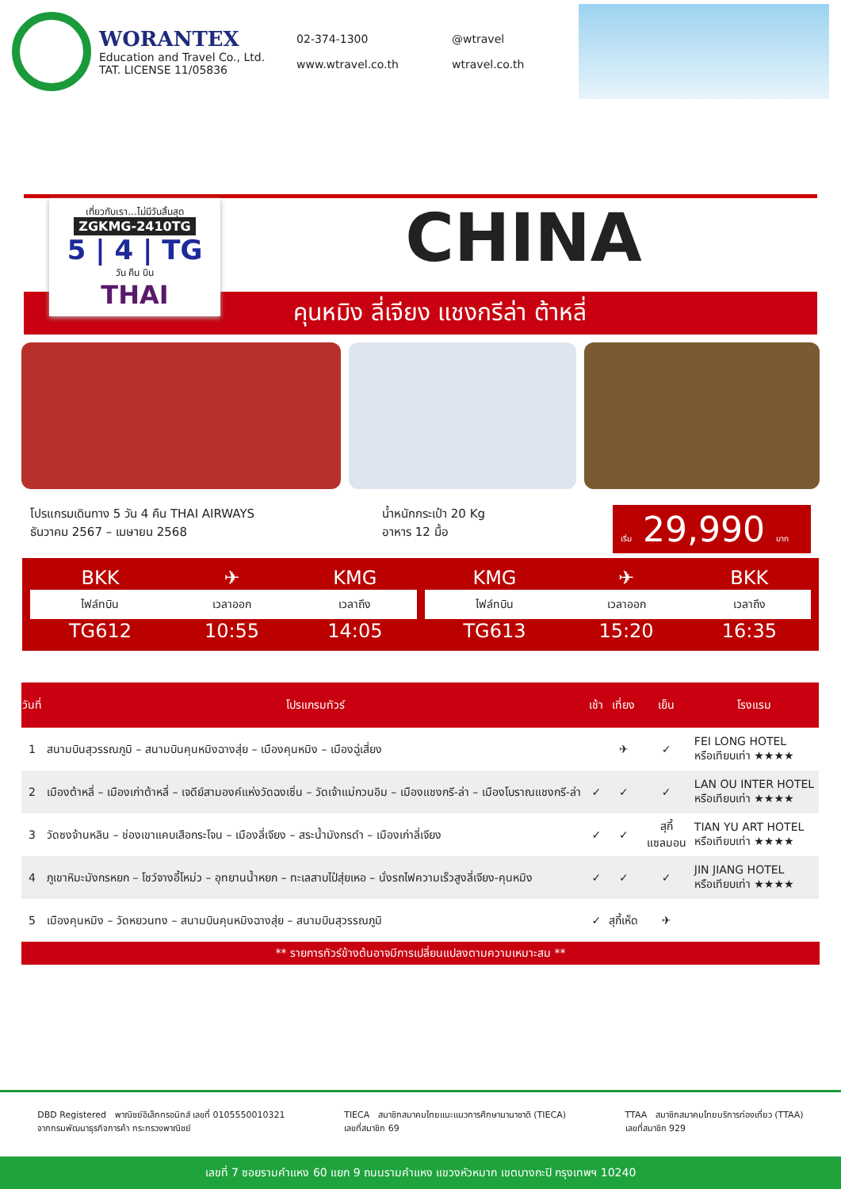WORANTEX
Education and Travel Co., Ltd.
TAT. LICENSE 11/05836
02-374-1300 @wtravel www.wtravel.co.th wtravel.co.th
เที่ยวกับเรา...ไม่มีวันสิ้นสุด
ZGKMG-2410TG
5 | 4 | TG
วัน คืน บิน
THAI
CHINA
คุนหมิง ลี่เจียง แชงกรีล่า ต้าหลี่
โปรแกรมเดินทาง 5 วัน 4 คืน THAI AIRWAYS
ธันวาคม 2567 – เมษายน 2568
น้ำหนักกระเป๋า 20 Kg
อาหาร 12 มื้อ
เริ่ม 29,990 บาท
| BKK | ✈ | KMG |
| ไฟล์ทบิน | เวลาออก | เวลาถึง |
| TG612 | 10:55 | 14:05 |
| KMG | ✈ | BKK |
| ไฟล์ทบิน | เวลาออก | เวลาถึง |
| TG613 | 15:20 | 16:35 |
| วันที่ | โปรแกรมทัวร์ | เช้า | เที่ยง | เย็น | โรงแรม |
| --- | --- | --- | --- | --- | --- |
| 1 | สนามบินสุวรรณภูมิ – สนามบินคุนหมิงฉางสุ่ย – เมืองคุนหมิง – เมืองฉู่เสี่ยง | | ✈ | ✓ | FEI LONG HOTEL หรือเทียบเท่า ★★★★ |
| 2 | เมืองต้าหลี่ – เมืองเก่าต้าหลี่ – เจดีย์สามองค์แห่งวัดฉงเซิ่น – วัดเจ้าแม่กวนอิม – เมืองแชงกรี-ล่า – เมืองโบราณแชงกรี-ล่า | ✓ | ✓ | ✓ | LAN OU INTER HOTEL หรือเทียบเท่า ★★★★ |
| 3 | วัดซงจ้านหลิน – ช่องเขาแคบเสือกระโจน – เมืองลี่เจียง – สระน้ำมังกรดำ – เมืองเก่าลี่เจียง | ✓ | ✓ | สุกี้ แซลมอน | TIAN YU ART HOTEL หรือเทียบเท่า ★★★★ |
| 4 | ภูเขาหิมะมังกรหยก – โชว์จางอี้โหม่ว – อุทยานน้ำหยก – ทะเลสาบไป๋สุ่ยเหอ – นั่งรถไฟความเร็วสูงลี่เจียง-คุนหมิง | ✓ | ✓ | ✓ | JIN JIANG HOTEL หรือเทียบเท่า ★★★★ |
| 5 | เมืองคุนหมิง – วัดหยวนทง – สนามบินคุนหมิงฉางสุ่ย – สนามบินสุวรรณภูมิ | ✓ | สุกี้เห็ด | ✈ | |
** รายการทัวร์ข้างต้นอาจมีการเปลี่ยนแปลงตามความเหมาะสม **
DBD Registered พาณิชย์อิเล็กทรอนิกส์ เลขที่ 0105550010321
จากกรมพัฒนาธุรกิจการค้า กระทรวงพาณิชย์
TIECA สมาชิกสมาคมไทยแนะแนวการศึกษานานาชาติ (TIECA)
เลขที่สมาชิก 69
TTAA สมาชิกสมาคมไทยบริการท่องเที่ยว (TTAA)
เลขที่สมาชิก 929
เลขที่ 7 ซอยรามคำแหง 60 แยก 9 ถนนรามคำแหง แขวงหัวหมาก เขตบางกะปิ กรุงเทพฯ 10240